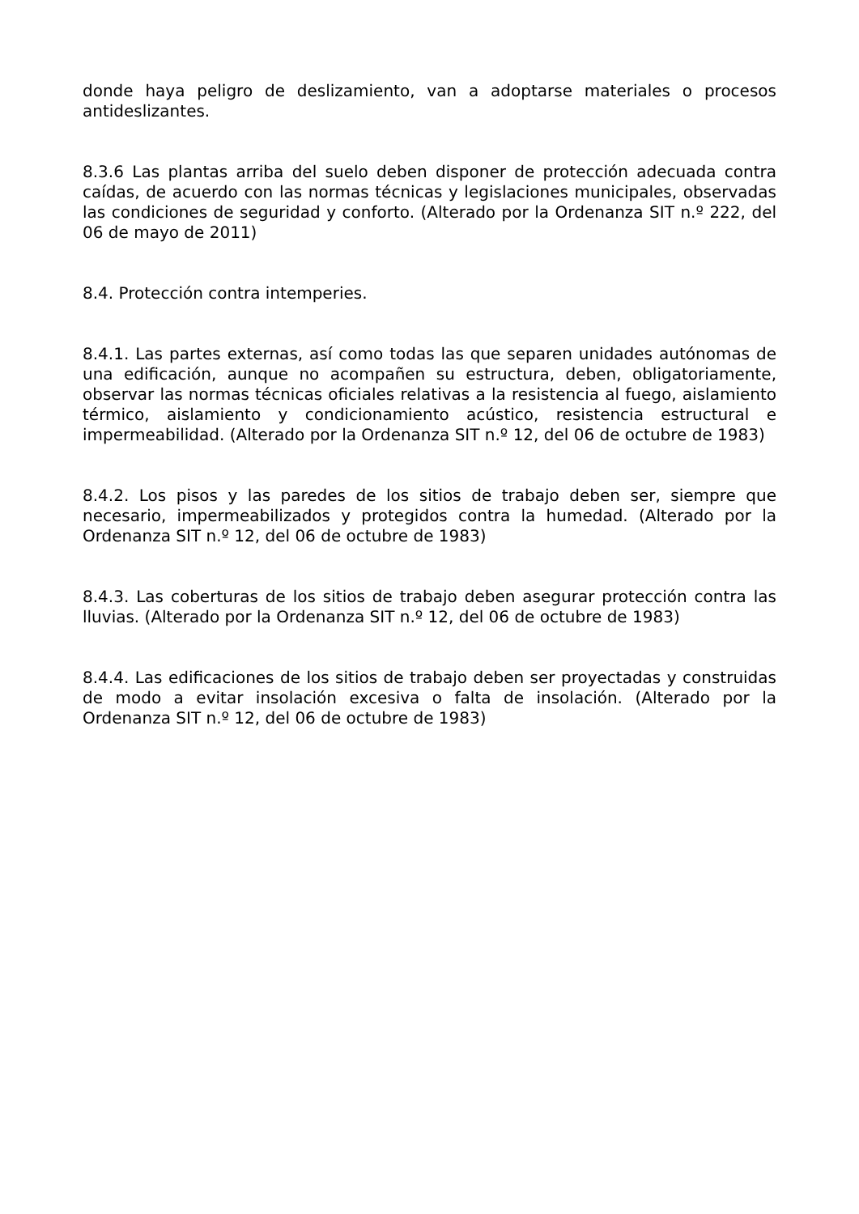donde haya peligro de deslizamiento, van a adoptarse materiales o procesos antideslizantes.
8.3.6 Las plantas arriba del suelo deben disponer de protección adecuada contra caídas, de acuerdo con las normas técnicas y legislaciones municipales, observadas las condiciones de seguridad y conforto. (Alterado por la Ordenanza SIT n.º 222, del 06 de mayo de 2011)
8.4. Protección contra intemperies.
8.4.1. Las partes externas, así como todas las que separen unidades autónomas de una edificación, aunque no acompañen su estructura, deben, obligatoriamente, observar las normas técnicas oficiales relativas a la resistencia al fuego, aislamiento térmico, aislamiento y condicionamiento acústico, resistencia estructural e impermeabilidad. (Alterado por la Ordenanza SIT n.º 12, del 06 de octubre de 1983)
8.4.2. Los pisos y las paredes de los sitios de trabajo deben ser, siempre que necesario, impermeabilizados y protegidos contra la humedad. (Alterado por la Ordenanza SIT n.º 12, del 06 de octubre de 1983)
8.4.3. Las coberturas de los sitios de trabajo deben asegurar protección contra las lluvias. (Alterado por la Ordenanza SIT n.º 12, del 06 de octubre de 1983)
8.4.4. Las edificaciones de los sitios de trabajo deben ser proyectadas y construidas de modo a evitar insolación excesiva o falta de insolación. (Alterado por la Ordenanza SIT n.º 12, del 06 de octubre de 1983)